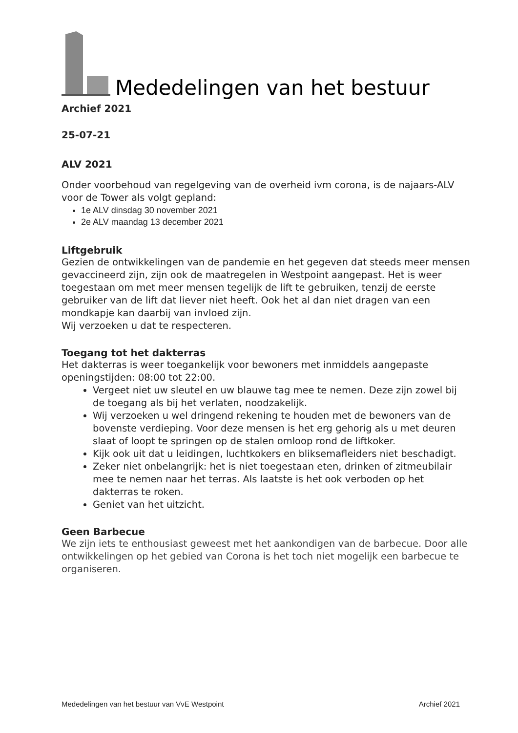Mededelingen van het bestuur
Archief 2021
25-07-21
ALV 2021
Onder voorbehoud van regelgeving van de overheid ivm corona, is de najaars-ALV voor de Tower als volgt gepland:
1e ALV dinsdag 30 november 2021
2e ALV maandag 13 december 2021
Liftgebruik
Gezien de ontwikkelingen van de pandemie en het gegeven dat steeds meer mensen gevaccineerd zijn, zijn ook de maatregelen in Westpoint aangepast. Het is weer toegestaan om met meer mensen tegelijk de lift te gebruiken, tenzij de eerste gebruiker van de lift dat liever niet heeft. Ook het al dan niet dragen van een mondkapje kan daarbij van invloed zijn.
Wij verzoeken u dat te respecteren.
Toegang tot het dakterras
Het dakterras is weer toegankelijk voor bewoners met inmiddels aangepaste openingstijden: 08:00 tot 22:00.
Vergeet niet uw sleutel en uw blauwe tag mee te nemen. Deze zijn zowel bij de toegang als bij het verlaten, noodzakelijk.
Wij verzoeken u wel dringend rekening te houden met de bewoners van de bovenste verdieping. Voor deze mensen is het erg gehorig als u met deuren slaat of loopt te springen op de stalen omloop rond de liftkoker.
Kijk ook uit dat u leidingen, luchtkokers en bliksemafleiders niet beschadigt.
Zeker niet onbelangrijk: het is niet toegestaan eten, drinken of zitmeubilair mee te nemen naar het terras. Als laatste is het ook verboden op het dakterras te roken.
Geniet van het uitzicht.
Geen Barbecue
We zijn iets te enthousiast geweest met het aankondigen van de barbecue. Door alle ontwikkelingen op het gebied van Corona is het toch niet mogelijk een barbecue te organiseren.
Mededelingen van het bestuur van VvE Westpoint Archief 2021